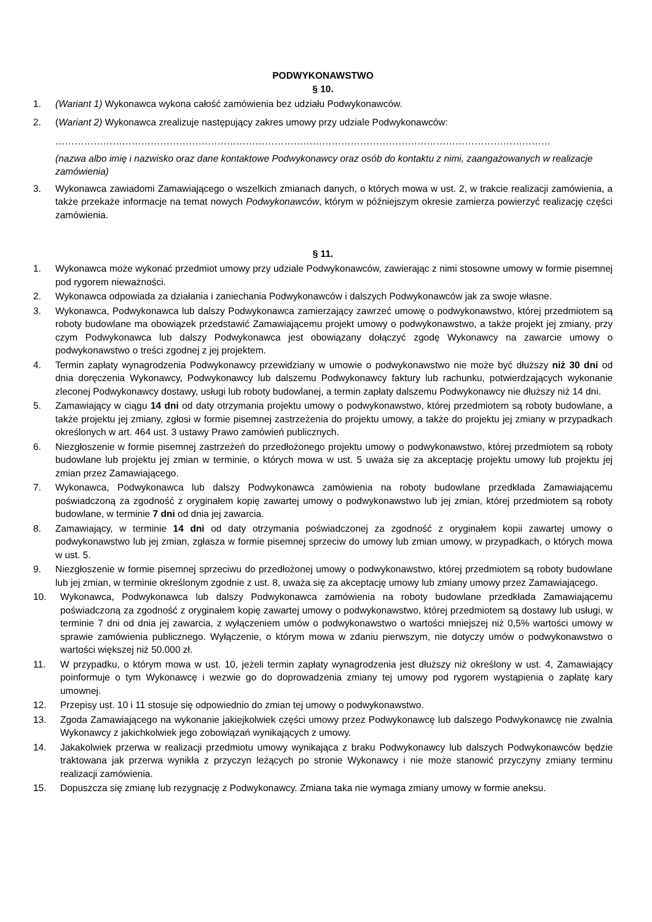PODWYKONAWSTWO
§ 10.
1. (Wariant 1) Wykonawca wykona całość zamówienia bez udziału Podwykonawców.
2. (Wariant 2) Wykonawca zrealizuje następujący zakres umowy przy udziale Podwykonawców:
…………………………………………………………………………………………………………………………………………
(nazwa albo imię i nazwisko oraz dane kontaktowe Podwykonawcy oraz osób do kontaktu z nimi, zaangażowanych w realizacje zamówienia)
3. Wykonawca zawiadomi Zamawiającego o wszelkich zmianach danych, o których mowa w ust. 2, w trakcie realizacji zamówienia, a także przekaże informacje na temat nowych Podwykonawców, którym w późniejszym okresie zamierza powierzyć realizację części zamówienia.
§ 11.
1. Wykonawca może wykonać przedmiot umowy przy udziale Podwykonawców, zawierając z nimi stosowne umowy w formie pisemnej pod rygorem nieważności.
2. Wykonawca odpowiada za działania i zaniechania Podwykonawców i dalszych Podwykonawców jak za swoje własne.
3. Wykonawca, Podwykonawca lub dalszy Podwykonawca zamierzający zawrzeć umowę o podwykonawstwo, której przedmiotem są roboty budowlane ma obowiązek przedstawić Zamawiającemu projekt umowy o podwykonawstwo, a także projekt jej zmiany, przy czym Podwykonawca lub dalszy Podwykonawca jest obowiązany dołączyć zgodę Wykonawcy na zawarcie umowy o podwykonawstwo o treści zgodnej z jej projektem.
4. Termin zapłaty wynagrodzenia Podwykonawcy przewidziany w umowie o podwykonawstwo nie może być dłuższy niż 30 dni od dnia doręczenia Wykonawcy, Podwykonawcy lub dalszemu Podwykonawcy faktury lub rachunku, potwierdzających wykonanie zleconej Podwykonawcy dostawy, usługi lub roboty budowlanej, a termin zapłaty dalszemu Podwykonawcy nie dłuższy niż 14 dni.
5. Zamawiający w ciągu 14 dni od daty otrzymania projektu umowy o podwykonawstwo, której przedmiotem są roboty budowlane, a także projektu jej zmiany, zgłosi w formie pisemnej zastrzeżenia do projektu umowy, a także do projektu jej zmiany w przypadkach określonych w art. 464 ust. 3 ustawy Prawo zamówień publicznych.
6. Niezgłoszenie w formie pisemnej zastrzeżeń do przedłożonego projektu umowy o podwykonawstwo, której przedmiotem są roboty budowlane lub projektu jej zmian w terminie, o których mowa w ust. 5 uważa się za akceptację projektu umowy lub projektu jej zmian przez Zamawiającego.
7. Wykonawca, Podwykonawca lub dalszy Podwykonawca zamówienia na roboty budowlane przedkłada Zamawiającemu poświadczoną za zgodność z oryginałem kopię zawartej umowy o podwykonawstwo lub jej zmian, której przedmiotem są roboty budowlane, w terminie 7 dni od dnia jej zawarcia.
8. Zamawiający, w terminie 14 dni od daty otrzymania poświadczonej za zgodność z oryginałem kopii zawartej umowy o podwykonawstwo lub jej zmian, zgłasza w formie pisemnej sprzeciw do umowy lub zmian umowy, w przypadkach, o których mowa w ust. 5.
9. Niezgłoszenie w formie pisemnej sprzeciwu do przedłożonej umowy o podwykonawstwo, której przedmiotem są roboty budowlane lub jej zmian, w terminie określonym zgodnie z ust. 8, uważa się za akceptację umowy lub zmiany umowy przez Zamawiającego.
10. Wykonawca, Podwykonawca lub dalszy Podwykonawca zamówienia na roboty budowlane przedkłada Zamawiającemu poświadczoną za zgodność z oryginałem kopię zawartej umowy o podwykonawstwo, której przedmiotem są dostawy lub usługi, w terminie 7 dni od dnia jej zawarcia, z wyłączeniem umów o podwykonawstwo o wartości mniejszej niż 0,5% wartości umowy w sprawie zamówienia publicznego. Wyłączenie, o którym mowa w zdaniu pierwszym, nie dotyczy umów o podwykonawstwo o wartości większej niż 50.000 zł.
11. W przypadku, o którym mowa w ust. 10, jeżeli termin zapłaty wynagrodzenia jest dłuższy niż określony w ust. 4, Zamawiający poinformuje o tym Wykonawcę i wezwie go do doprowadzenia zmiany tej umowy pod rygorem wystąpienia o zapłatę kary umownej.
12. Przepisy ust. 10 i 11 stosuje się odpowiednio do zmian tej umowy o podwykonawstwo.
13. Zgoda Zamawiającego na wykonanie jakiejkolwiek części umowy przez Podwykonawcę lub dalszego Podwykonawcę nie zwalnia Wykonawcy z jakichkolwiek jego zobowiązań wynikających z umowy.
14. Jakakolwiek przerwa w realizacji przedmiotu umowy wynikająca z braku Podwykonawcy lub dalszych Podwykonawców będzie traktowana jak przerwa wynikła z przyczyn leżących po stronie Wykonawcy i nie może stanowić przyczyny zmiany terminu realizacji zamówienia.
15. Dopuszcza się zmianę lub rezygnację z Podwykonawcy. Zmiana taka nie wymaga zmiany umowy w formie aneksu.